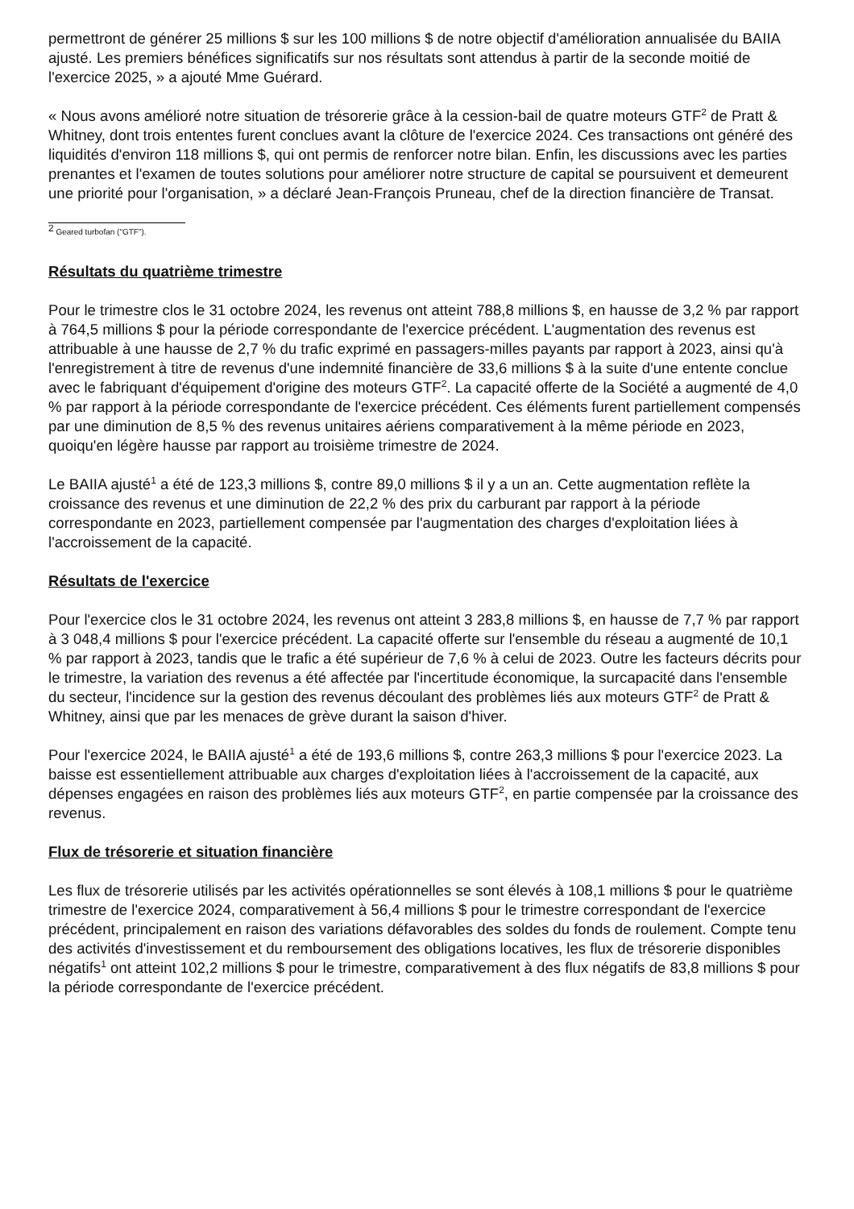permettront de générer 25 millions $ sur les 100 millions $ de notre objectif d'amélioration annualisée du BAIIA ajusté. Les premiers bénéfices significatifs sur nos résultats sont attendus à partir de la seconde moitié de l'exercice 2025, » a ajouté Mme Guérard.
« Nous avons amélioré notre situation de trésorerie grâce à la cession-bail de quatre moteurs GTF<sup>2</sup> de Pratt & Whitney, dont trois ententes furent conclues avant la clôture de l'exercice 2024. Ces transactions ont généré des liquidités d'environ 118 millions $, qui ont permis de renforcer notre bilan. Enfin, les discussions avec les parties prenantes et l'examen de toutes solutions pour améliorer notre structure de capital se poursuivent et demeurent une priorité pour l'organisation, » a déclaré Jean-François Pruneau, chef de la direction financière de Transat.
<sup>2</sup> Geared turbofan ("GTF").
Résultats du quatrième trimestre
Pour le trimestre clos le 31 octobre 2024, les revenus ont atteint 788,8 millions $, en hausse de 3,2 % par rapport à 764,5 millions $ pour la période correspondante de l'exercice précédent. L'augmentation des revenus est attribuable à une hausse de 2,7 % du trafic exprimé en passagers-milles payants par rapport à 2023, ainsi qu'à l'enregistrement à titre de revenus d'une indemnité financière de 33,6 millions $ à la suite d'une entente conclue avec le fabriquant d'équipement d'origine des moteurs GTF<sup>2</sup>. La capacité offerte de la Société a augmenté de 4,0 % par rapport à la période correspondante de l'exercice précédent. Ces éléments furent partiellement compensés par une diminution de 8,5 % des revenus unitaires aériens comparativement à la même période en 2023, quoiqu'en légère hausse par rapport au troisième trimestre de 2024.
Le BAIIA ajusté<sup>1</sup> a été de 123,3 millions $, contre 89,0 millions $ il y a un an. Cette augmentation reflète la croissance des revenus et une diminution de 22,2 % des prix du carburant par rapport à la période correspondante en 2023, partiellement compensée par l'augmentation des charges d'exploitation liées à l'accroissement de la capacité.
Résultats de l'exercice
Pour l'exercice clos le 31 octobre 2024, les revenus ont atteint 3 283,8 millions $, en hausse de 7,7 % par rapport à 3 048,4 millions $ pour l'exercice précédent. La capacité offerte sur l'ensemble du réseau a augmenté de 10,1 % par rapport à 2023, tandis que le trafic a été supérieur de 7,6 % à celui de 2023. Outre les facteurs décrits pour le trimestre, la variation des revenus a été affectée par l'incertitude économique, la surcapacité dans l'ensemble du secteur, l'incidence sur la gestion des revenus découlant des problèmes liés aux moteurs GTF<sup>2</sup> de Pratt & Whitney, ainsi que par les menaces de grève durant la saison d'hiver.
Pour l'exercice 2024, le BAIIA ajusté<sup>1</sup> a été de 193,6 millions $, contre 263,3 millions $ pour l'exercice 2023. La baisse est essentiellement attribuable aux charges d'exploitation liées à l'accroissement de la capacité, aux dépenses engagées en raison des problèmes liés aux moteurs GTF<sup>2</sup>, en partie compensée par la croissance des revenus.
Flux de trésorerie et situation financière
Les flux de trésorerie utilisés par les activités opérationnelles se sont élevés à 108,1 millions $ pour le quatrième trimestre de l'exercice 2024, comparativement à 56,4 millions $ pour le trimestre correspondant de l'exercice précédent, principalement en raison des variations défavorables des soldes du fonds de roulement. Compte tenu des activités d'investissement et du remboursement des obligations locatives, les flux de trésorerie disponibles négatifs<sup>1</sup> ont atteint 102,2 millions $ pour le trimestre, comparativement à des flux négatifs de 83,8 millions $ pour la période correspondante de l'exercice précédent.